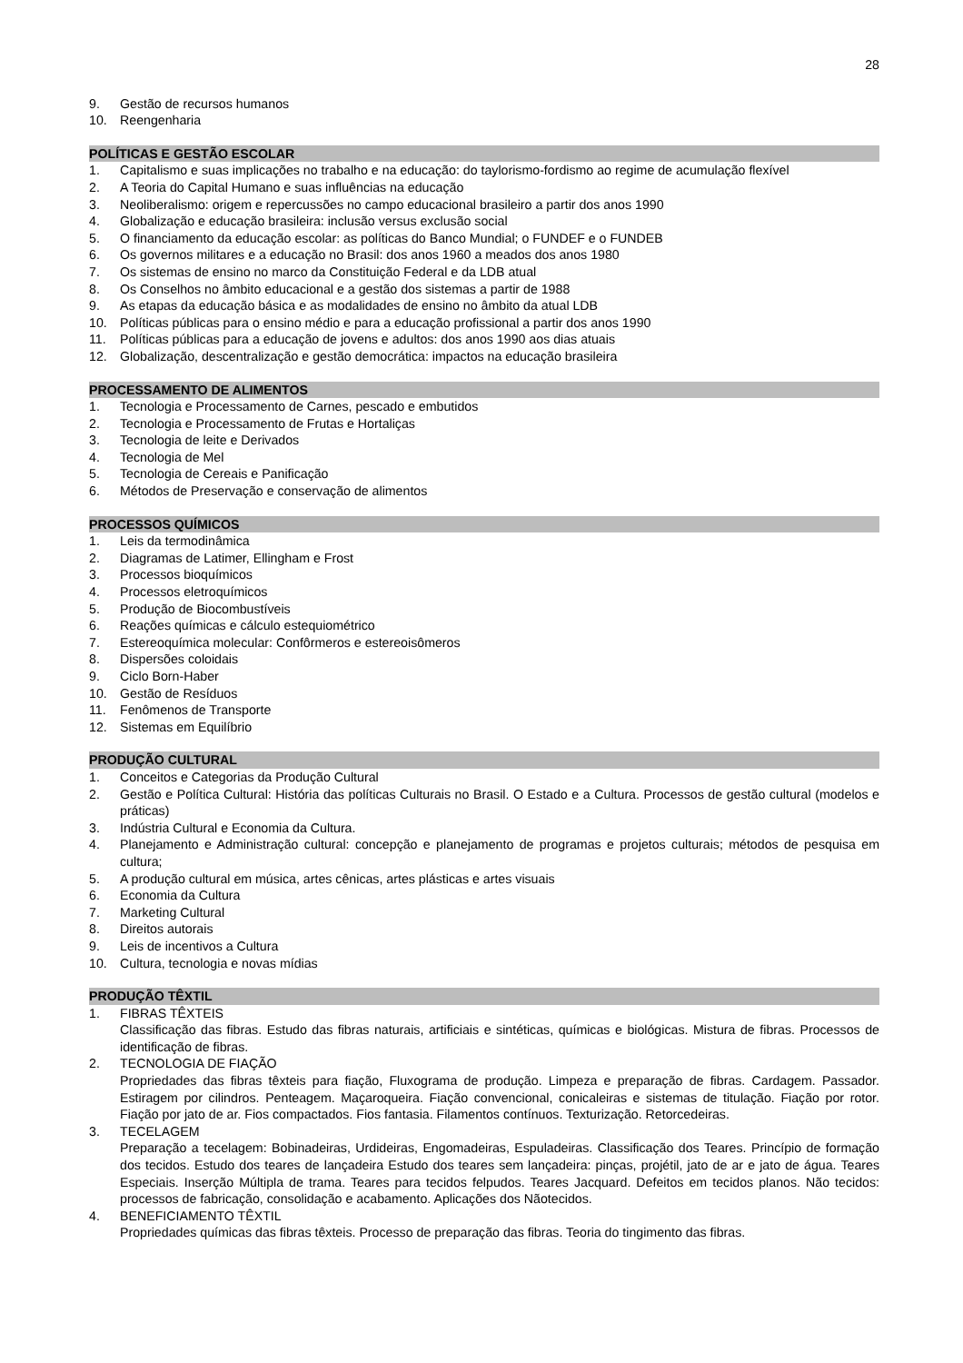28
9. Gestão de recursos humanos
10. Reengenharia
POLÍTICAS E GESTÃO ESCOLAR
1. Capitalismo e suas implicações no trabalho e na educação: do taylorismo-fordismo ao regime de acumulação flexível
2. A Teoria do Capital Humano e suas influências na educação
3. Neoliberalismo: origem e repercussões no campo educacional brasileiro a partir dos anos 1990
4. Globalização e educação brasileira: inclusão versus exclusão social
5. O financiamento da educação escolar: as políticas do Banco Mundial; o FUNDEF e o FUNDEB
6. Os governos militares e a educação no Brasil: dos anos 1960 a meados dos anos 1980
7. Os sistemas de ensino no marco da Constituição Federal e da LDB atual
8. Os Conselhos no âmbito educacional e a gestão dos sistemas a partir de 1988
9. As etapas da educação básica e as modalidades de ensino no âmbito da atual LDB
10. Políticas públicas para o ensino médio e para a educação profissional a partir dos anos 1990
11. Políticas públicas para a educação de jovens e adultos: dos anos 1990 aos dias atuais
12. Globalização, descentralização e gestão democrática: impactos na educação brasileira
PROCESSAMENTO DE ALIMENTOS
1. Tecnologia e Processamento de Carnes, pescado e embutidos
2. Tecnologia e Processamento de Frutas e Hortaliças
3. Tecnologia de leite e Derivados
4. Tecnologia de Mel
5. Tecnologia de Cereais e Panificação
6. Métodos de Preservação e conservação de alimentos
PROCESSOS QUÍMICOS
1. Leis da termodinâmica
2. Diagramas de Latimer, Ellingham e Frost
3. Processos bioquímicos
4. Processos eletroquímicos
5. Produção de Biocombustíveis
6. Reações químicas e cálculo estequiométrico
7. Estereoquímica molecular: Confôrmeros e estereoisômeros
8. Dispersões coloidais
9. Ciclo Born-Haber
10. Gestão de Resíduos
11. Fenômenos de Transporte
12. Sistemas em Equilíbrio
PRODUÇÃO CULTURAL
1. Conceitos e Categorias da Produção Cultural
2. Gestão e Política Cultural: História das políticas Culturais no Brasil. O Estado e a Cultura. Processos de gestão cultural (modelos e práticas)
3. Indústria Cultural e Economia da Cultura.
4. Planejamento e Administração cultural: concepção e planejamento de programas e projetos culturais; métodos de pesquisa em cultura;
5. A produção cultural em música, artes cênicas, artes plásticas e artes visuais
6. Economia da Cultura
7. Marketing Cultural
8. Direitos autorais
9. Leis de incentivos a Cultura
10. Cultura, tecnologia e novas mídias
PRODUÇÃO TÊXTIL
1. FIBRAS TÊXTEIS
Classificação das fibras. Estudo das fibras naturais, artificiais e sintéticas, químicas e biológicas. Mistura de fibras. Processos de identificação de fibras.
2. TECNOLOGIA DE FIAÇÃO
Propriedades das fibras têxteis para fiação, Fluxograma de produção. Limpeza e preparação de fibras. Cardagem. Passador. Estiragem por cilindros. Penteagem. Maçaroqueira. Fiação convencional, conicaleiras e sistemas de titulação. Fiação por rotor. Fiação por jato de ar. Fios compactados. Fios fantasia. Filamentos contínuos. Texturização. Retorcedeiras.
3. TECELAGEM
Preparação a tecelagem: Bobinadeiras, Urdideiras, Engomadeiras, Espuladeiras. Classificação dos Teares. Princípio de formação dos tecidos. Estudo dos teares de lançadeira Estudo dos teares sem lançadeira: pinças, projétil, jato de ar e jato de água. Teares Especiais. Inserção Múltipla de trama. Teares para tecidos felpudos. Teares Jacquard. Defeitos em tecidos planos. Não tecidos: processos de fabricação, consolidação e acabamento. Aplicações dos Nãotecidos.
4. BENEFICIAMENTO TÊXTIL
Propriedades químicas das fibras têxteis. Processo de preparação das fibras. Teoria do tingimento das fibras.